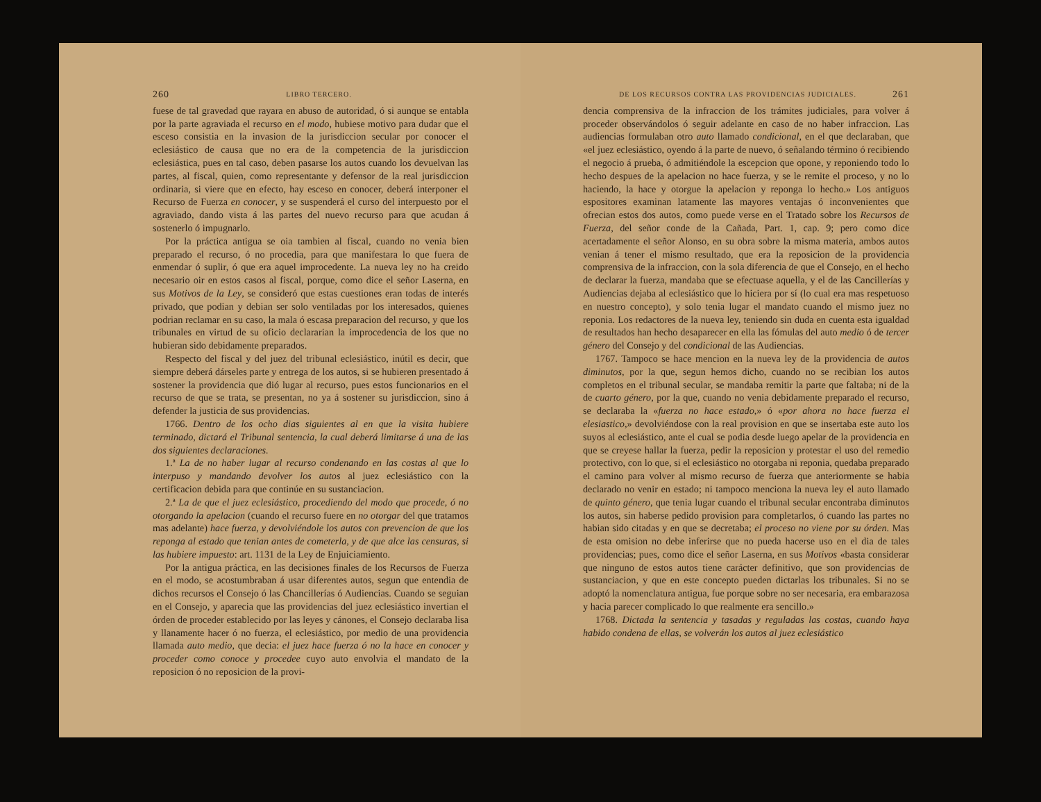260 LIBRO TERCERO.
fuese de tal gravedad que rayara en abuso de autoridad, ó si aunque se entabla por la parte agraviada el recurso en el modo, hubiese motivo para dudar que el esceso consistia en la invasion de la jurisdiccion secular por conocer el eclesiástico de causa que no era de la competencia de la jurisdiccion eclesiástica, pues en tal caso, deben pasarse los autos cuando los devuelvan las partes, al fiscal, quien, como representante y defensor de la real jurisdiccion ordinaria, si viere que en efecto, hay esceso en conocer, deberá interponer el Recurso de Fuerza en conocer, y se suspenderá el curso del interpuesto por el agraviado, dando vista á las partes del nuevo recurso para que acudan á sostenerlo ó impugnarlo.
Por la práctica antigua se oia tambien al fiscal, cuando no venia bien preparado el recurso, ó no procedia, para que manifestara lo que fuera de enmendar ó suplir, ó que era aquel improcedente. La nueva ley no ha creido necesario oir en estos casos al fiscal, porque, como dice el señor Laserna, en sus Motivos de la Ley, se consideró que estas cuestiones eran todas de interés privado, que podian y debian ser solo ventiladas por los interesados, quienes podrian reclamar en su caso, la mala ó escasa preparacion del recurso, y que los tribunales en virtud de su oficio declararian la improcedencia de los que no hubieran sido debidamente preparados.
Respecto del fiscal y del juez del tribunal eclesiástico, inútil es decir, que siempre deberá dárseles parte y entrega de los autos, si se hubieren presentado á sostener la providencia que dió lugar al recurso, pues estos funcionarios en el recurso de que se trata, se presentan, no ya á sostener su jurisdiccion, sino á defender la justicia de sus providencias.
1766. Dentro de los ocho dias siguientes al en que la visita hubiere terminado, dictará el Tribunal sentencia, la cual deberá limitarse á una de las dos siguientes declaraciones.
1.ª La de no haber lugar al recurso condenando en las costas al que lo interpuso y mandando devolver los autos al juez eclesiástico con la certificacion debida para que continúe en su sustanciacion.
2.ª La de que el juez eclesiástico, procediendo del modo que procede, ó no otorgando la apelacion (cuando el recurso fuere en no otorgar del que tratamos mas adelante) hace fuerza, y devolviéndole los autos con prevencion de que los reponga al estado que tenian antes de cometerla, y de que alce las censuras, si las hubiere impuesto: art. 1131 de la Ley de Enjuiciamiento.
Por la antigua práctica, en las decisiones finales de los Recursos de Fuerza en el modo, se acostumbraban á usar diferentes autos, segun que entendia de dichos recursos el Consejo ó las Chancillerías ó Audiencias. Cuando se seguian en el Consejo, y aparecia que las providencias del juez eclesiástico invertian el órden de proceder establecido por las leyes y cánones, el Consejo declaraba lisa y llanamente hacer ó no fuerza, el eclesiástico, por medio de una providencia llamada auto medio, que decia: el juez hace fuerza ó no la hace en conocer y proceder como conoce y procedee cuyo auto envolvia el mandato de la reposicion ó no reposicion de la provi-
DE LOS RECURSOS CONTRA LAS PROVIDENCIAS JUDICIALES. 261
dencia comprensiva de la infraccion de los trámites judiciales, para volver á proceder observándolos ó seguir adelante en caso de no haber infraccion. Las audiencias formulaban otro auto llamado condicional, en el que declaraban, que «el juez eclesiástico, oyendo á la parte de nuevo, ó señalando término ó recibiendo el negocio á prueba, ó admitiéndole la escepcion que opone, y reponiendo todo lo hecho despues de la apelacion no hace fuerza, y se le remite el proceso, y no lo haciendo, la hace y otorgue la apelacion y reponga lo hecho.» Los antiguos espositores examinan latamente las mayores ventajas ó inconvenientes que ofrecian estos dos autos, como puede verse en el Tratado sobre los Recursos de Fuerza, del señor conde de la Cañada, Part. 1, cap. 9; pero como dice acertadamente el señor Alonso, en su obra sobre la misma materia, ambos autos venian á tener el mismo resultado, que era la reposicion de la providencia comprensiva de la infraccion, con la sola diferencia de que el Consejo, en el hecho de declarar la fuerza, mandaba que se efectuase aquella, y el de las Cancillerías y Audiencias dejaba al eclesiástico que lo hiciera por sí (lo cual era mas respetuoso en nuestro concepto), y solo tenia lugar el mandato cuando el mismo juez no reponia. Los redactores de la nueva ley, teniendo sin duda en cuenta esta igualdad de resultados han hecho desaparecer en ella las fómulas del auto medio ó de tercer género del Consejo y del condicional de las Audiencias.
1767. Tampoco se hace mencion en la nueva ley de la providencia de autos diminutos, por la que, segun hemos dicho, cuando no se recibian los autos completos en el tribunal secular, se mandaba remitir la parte que faltaba; ni de la de cuarto género, por la que, cuando no venia debidamente preparado el recurso, se declaraba la «fuerza no hace estado,» ó «por ahora no hace fuerza el elesiastico,» devolviéndose con la real provision en que se insertaba este auto los suyos al eclesiástico, ante el cual se podia desde luego apelar de la providencia en que se creyese hallar la fuerza, pedir la reposicion y protestar el uso del remedio protectivo, con lo que, si el eclesiástico no otorgaba ni reponia, quedaba preparado el camino para volver al mismo recurso de fuerza que anteriormente se habia declarado no venir en estado; ni tampoco menciona la nueva ley el auto llamado de quinto género, que tenia lugar cuando el tribunal secular encontraba diminutos los autos, sin haberse pedido provision para completarlos, ó cuando las partes no habian sido citadas y en que se decretaba; el proceso no viene por su órden. Mas de esta omision no debe inferirse que no pueda hacerse uso en el dia de tales providencias; pues, como dice el señor Laserna, en sus Motivos «basta considerar que ninguno de estos autos tiene carácter definitivo, que son providencias de sustanciacion, y que en este concepto pueden dictarlas los tribunales. Si no se adoptó la nomenclatura antigua, fue porque sobre no ser necesaria, era embarazosa y hacia parecer complicado lo que realmente era sencillo.»
1768. Dictada la sentencia y tasadas y reguladas las costas, cuando haya habido condena de ellas, se volverán los autos al juez eclesiástico